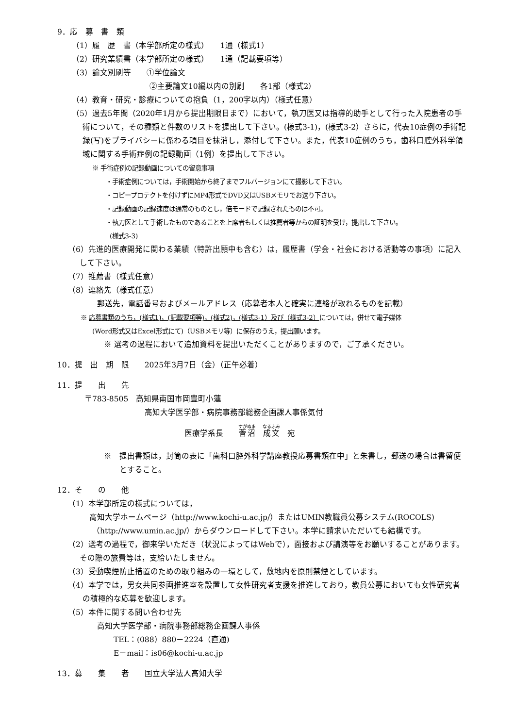9．応　募　書　類
（1）履　歴　書（本学部所定の様式）　　1通（様式1）
（2）研究業績書（本学部所定の様式）　　1通（記載要項等）
（3）論文別刷等　　①学位論文
②主要論文10編以内の別刷　　各1部（様式2）
（4）教育・研究・診療についての抱負（1，200字以内）（様式任意）
（5）過去5年間（2020年1月から提出期限日まで）において，執刀医又は指導的助手として行った入院患者の手術について，その種類と件数のリストを提出して下さい。(様式3-1)，(様式3-2）さらに，代表10症例の手術記録(写)をプライバシーに係わる項目を抹消し，添付して下さい。また，代表10症例のうち，歯科口腔外科学領域に関する手術症例の記録動画（1例）を提出して下さい。
※ 手術症例の記録動画についての留意事項
・手術症例については，手術開始から終了までフルバージョンにて撮影して下さい。
・コピープロテクトを付けずにMP4形式でDVD又はUSBメモリでお送り下さい。
・記録動画の記録速度は通常のものとし，倍モードで記録されたものは不可。
・執刀医として手術したものであることを上席者もしくは推薦者等からの証明を受け，提出して下さい。
(様式3-3)
（6）先進的医療開発に関わる業績（特許出願中も含む）は，履歴書（学会・社会における活動等の事項）に記入して下さい。
（7）推薦書（様式任意）
（8）連絡先（様式任意）
郵送先，電話番号およびメールアドレス（応募者本人と確実に連絡が取れるものを記載）
※ 応募書類のうち，(様式1)，(記載要項等)，(様式2)，(様式3-1）及び（様式3-2）については，併せて電子媒体
(Word形式又はExcel形式にて)（USBメモリ等）に保存のうえ，提出願います。
※ 選考の過程において追加資料を提出いただくことがありますので，ご了承ください。
10．提　出　期　限　　2025年3月7日（金）（正午必着）
11．提　　出　　先
〒783-8505　高知県南国市岡豊町小蓮
高知大学医学部・病院事務部総務企画課人事係気付
医療学系長　　菅沼　成文　宛
※　提出書類は，封筒の表に「歯科口腔外科学講座教授応募書類在中」と朱書し，郵送の場合は書留便とすること。
12．そ　　の　　他
（1）本学部所定の様式については，
高知大学ホームページ（http://www.kochi-u.ac.jp/）またはUMIN教職員公募システム(ROCOLS)
（http://www.umin.ac.jp/）からダウンロードして下さい。本学に請求いただいても結構です。
（2）選考の過程で，御来学いただき（状況によってはWebで），面接および講演等をお願いすることがあります。その際の旅費等は，支給いたしません。
（3）受動喫煙防止措置のための取り組みの一環として，敷地内を原則禁煙としています。
（4）本学では，男女共同参画推進室を設置して女性研究者支援を推進しており，教員公募においても女性研究者の積極的な応募を歓迎します。
（5）本件に関する問い合わせ先
高知大学医学部・病院事務部総務企画課人事係
TEL：(088）880－2224（直通)
E－mail：is06@kochi-u.ac.jp
13．募　　集　　者　　国立大学法人高知大学